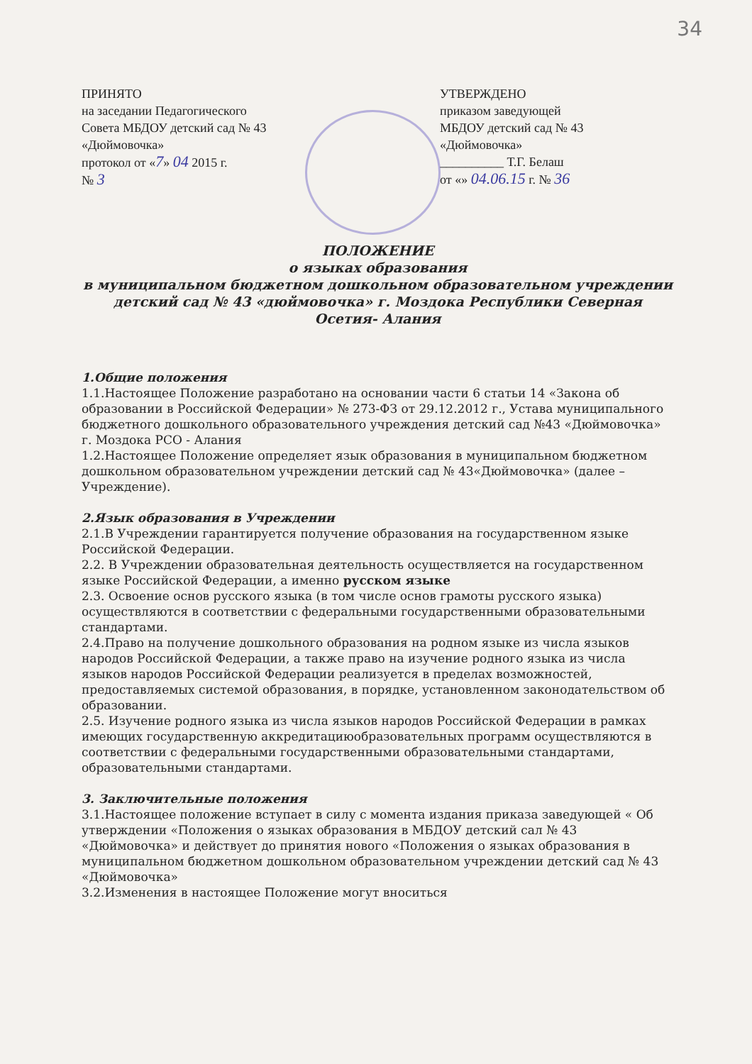34
ПРИНЯТО
на заседании Педагогического
Совета МБДОУ детский сад № 43
«Дюймовочка»
протокол от «7» 04 2015 г.
№ 3
УТВЕРЖДЕНО
приказом заведующей
МБДОУ детский сад № 43
«Дюймовочка»
__________ Т.Г. Белаш
от «» 04.06.15 г. № 36
ПОЛОЖЕНИЕ
о языках образования
в муниципальном бюджетном дошкольном образовательном учреждении детский сад № 43 «дюймовочка» г. Моздока Республики Северная Осетия- Алания
1.Общие положения
1.1.Настоящее Положение разработано на основании части 6 статьи 14 «Закона об образовании в Российской Федерации» № 273-ФЗ от 29.12.2012 г., Устава муниципального бюджетного дошкольного образовательного учреждения детский сад №43 «Дюймовочка» г. Моздока РСО - Алания
1.2.Настоящее Положение определяет язык образования в муниципальном бюджетном дошкольном образовательном учреждении детский сад № 43«Дюймовочка» (далее – Учреждение).
2.Язык образования в Учреждении
2.1.В Учреждении гарантируется получение образования на государственном языке Российской Федерации.
2.2. В Учреждении образовательная деятельность осуществляется на государственном языке Российской Федерации, а именно русском языке
2.3. Освоение основ русского языка (в том числе основ грамоты русского языка) осуществляются в соответствии с федеральными государственными образовательными стандартами.
2.4.Право на получение дошкольного образования на родном языке из числа языков народов Российской Федерации, а также право на изучение родного языка из числа языков народов Российской Федерации реализуется в пределах возможностей, предоставляемых системой образования, в порядке, установленном законодательством об образовании.
2.5. Изучение родного языка из числа языков народов Российской Федерации в рамках имеющих государственную аккредитациюобразовательных программ осуществляются в соответствии с федеральными государственными образовательными стандартами, образовательными стандартами.
3. Заключительные положения
3.1.Настоящее положение вступает в силу с момента издания приказа заведующей « Об утверждении «Положения о языках образования в МБДОУ детский сал № 43 «Дюймовочка» и действует до принятия нового «Положения о языках образования в муниципальном бюджетном дошкольном образовательном учреждении детский сад № 43 «Дюймовочка»
3.2.Изменения в настоящее Положение могут вноситься